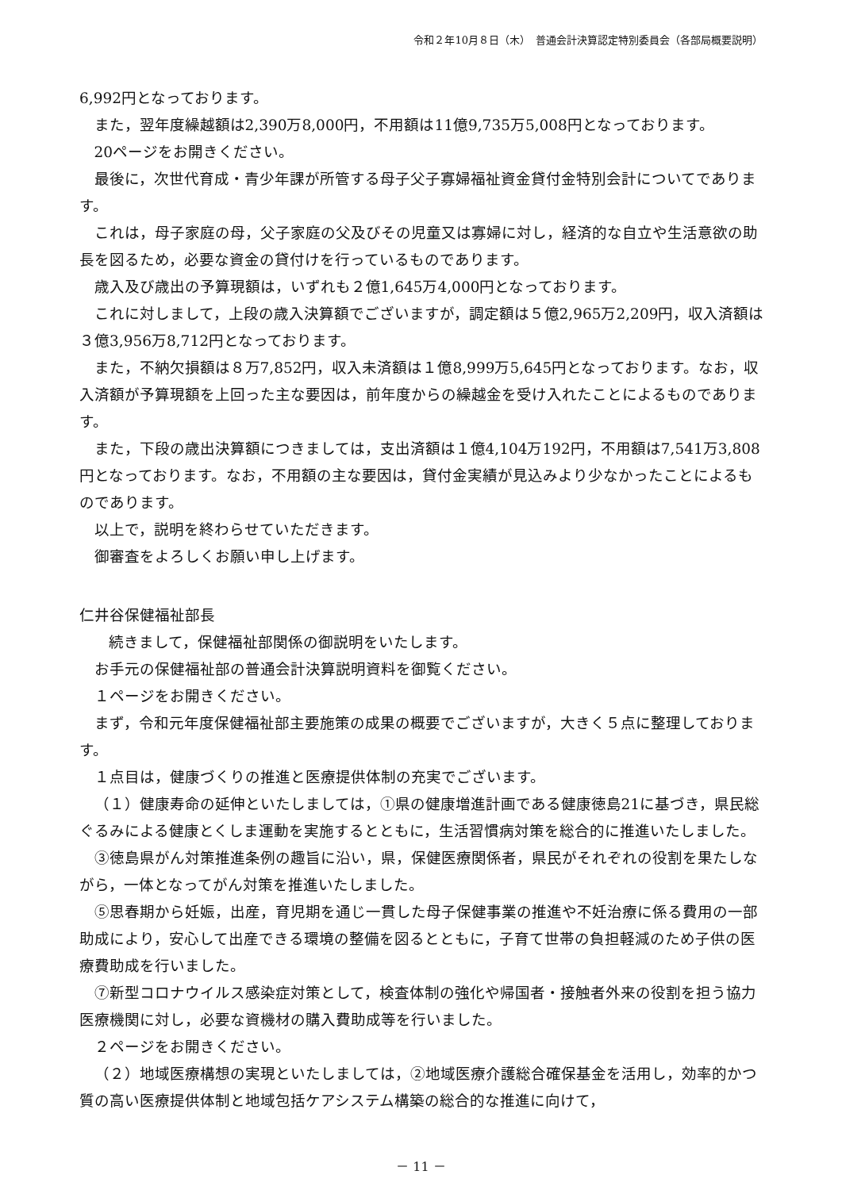令和２年10月８日（木）　普通会計決算認定特別委員会（各部局概要説明）
6,992円となっております。
また，翌年度繰越額は2,390万8,000円，不用額は11億9,735万5,008円となっております。
20ページをお開きください。
最後に，次世代育成・青少年課が所管する母子父子寡婦福祉資金貸付金特別会計についてであります。
これは，母子家庭の母，父子家庭の父及びその児童又は寡婦に対し，経済的な自立や生活意欲の助長を図るため，必要な資金の貸付けを行っているものであります。
歳入及び歳出の予算現額は，いずれも２億1,645万4,000円となっております。
これに対しまして，上段の歳入決算額でございますが，調定額は５億2,965万2,209円，収入済額は３億3,956万8,712円となっております。
また，不納欠損額は８万7,852円，収入未済額は１億8,999万5,645円となっております。なお，収入済額が予算現額を上回った主な要因は，前年度からの繰越金を受け入れたことによるものであります。
また，下段の歳出決算額につきましては，支出済額は１億4,104万192円，不用額は7,541万3,808円となっております。なお，不用額の主な要因は，貸付金実績が見込みより少なかったことによるものであります。
以上で，説明を終わらせていただきます。
御審査をよろしくお願い申し上げます。
仁井谷保健福祉部長
続きまして，保健福祉部関係の御説明をいたします。
お手元の保健福祉部の普通会計決算説明資料を御覧ください。
１ページをお開きください。
まず，令和元年度保健福祉部主要施策の成果の概要でございますが，大きく５点に整理しております。
１点目は，健康づくりの推進と医療提供体制の充実でございます。
（１）健康寿命の延伸といたしましては，①県の健康増進計画である健康徳島21に基づき，県民総ぐるみによる健康とくしま運動を実施するとともに，生活習慣病対策を総合的に推進いたしました。
③徳島県がん対策推進条例の趣旨に沿い，県，保健医療関係者，県民がそれぞれの役割を果たしながら，一体となってがん対策を推進いたしました。
⑤思春期から妊娠，出産，育児期を通じ一貫した母子保健事業の推進や不妊治療に係る費用の一部助成により，安心して出産できる環境の整備を図るとともに，子育て世帯の負担軽減のため子供の医療費助成を行いました。
⑦新型コロナウイルス感染症対策として，検査体制の強化や帰国者・接触者外来の役割を担う協力医療機関に対し，必要な資機材の購入費助成等を行いました。
２ページをお開きください。
（２）地域医療構想の実現といたしましては，②地域医療介護総合確保基金を活用し，効率的かつ質の高い医療提供体制と地域包括ケアシステム構築の総合的な推進に向けて，
－ 11 －